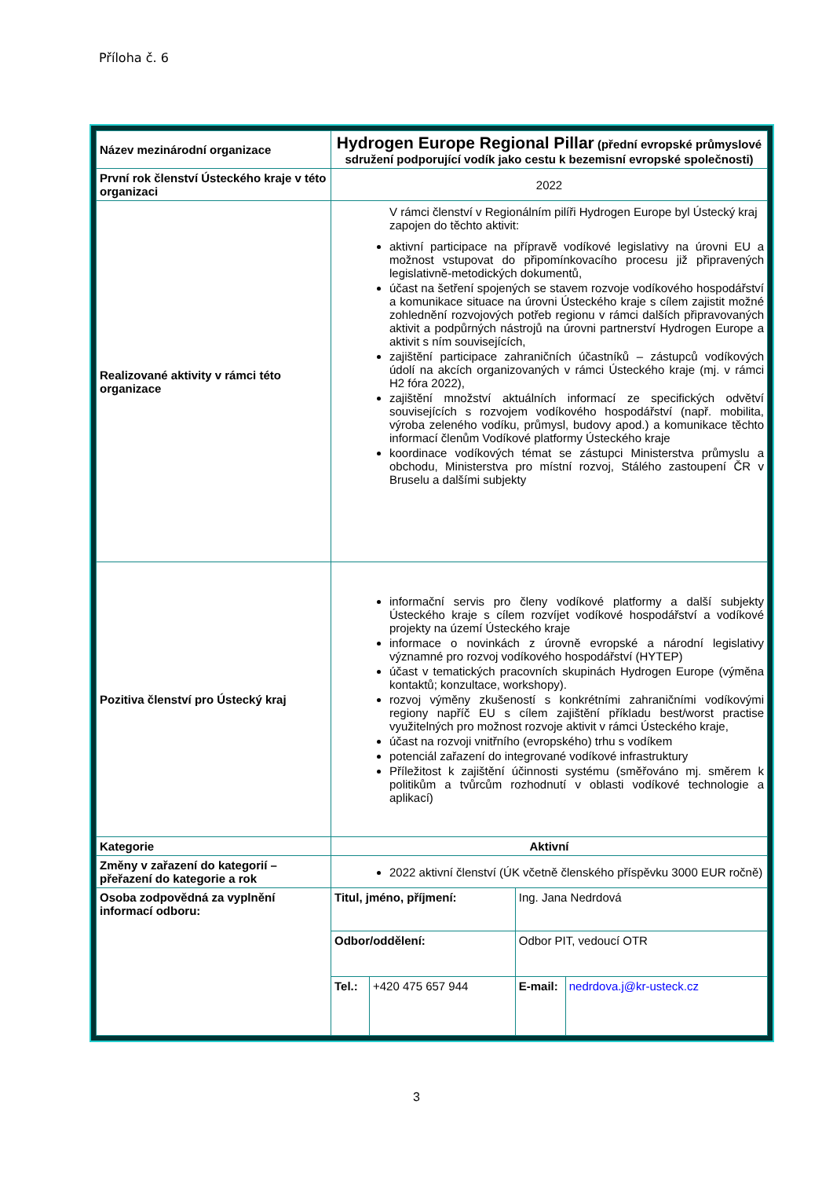Příloha č. 6
| Název mezinárodní organizace | Hydrogen Europe Regional Pillar (přední evropské průmyslové sdružení podporující vodík jako cestu k bezemisní evropské společnosti) | | | |
| První rok členství Ústeckého kraje v této organizaci | 2022 | | | |
| Realizované aktivity v rámci této organizace | V rámci členství v Regionálním pilíři Hydrogen Europe byl Ústecký kraj zapojen do těchto aktivit: aktivní participace na přípravě vodíkové legislativy na úrovni EU a možnost vstupovat do připomínkovacího procesu již připravených legislativně-metodických dokumentů, účast na šetření spojených se stavem rozvoje vodíkového hospodářství a komunikace situace na úrovni Ústeckého kraje s cílem zajistit možné zohlednění rozvojových potřeb regionu v rámci dalších připravovaných aktivit a podpůrných nástrojů na úrovni partnerství Hydrogen Europe a aktivit s ním souvisejících, zajištění participace zahraničních účastníků – zástupců vodíkových údolí na akcích organizovaných v rámci Ústeckého kraje (mj. v rámci H2 fóra 2022), zajištění množství aktuálních informací ze specifických odvětví souvisejících s rozvojem vodíkového hospodářství (např. mobilita, výroba zeleného vodíku, průmysl, budovy apod.) a komunikace těchto informací členům Vodíkové platformy Ústeckého kraje koordinace vodíkových témat se zástupci Ministerstva průmyslu a obchodu, Ministerstva pro místní rozvoj, Stálého zastoupení ČR v Bruselu a dalšími subjekty | | | |
| Pozitiva členství pro Ústecký kraj | informační servis pro členy vodíkové platformy a další subjekty Ústeckého kraje s cílem rozvíjet vodíkové hospodářství a vodíkové projekty na území Ústeckého kraje informace o novinkách z úrovně evropské a národní legislativy významné pro rozvoj vodíkového hospodářství (HYTEP) účast v tematických pracovních skupinách Hydrogen Europe (výměna kontaktů; konzultace, workshopy). rozvoj výměny zkušeností s konkrétními zahraničními vodíkovými regiony napříč EU s cílem zajištění příkladu best/worst practise využitelných pro možnost rozvoje aktivit v rámci Ústeckého kraje, účast na rozvoji vnitřního (evropského) trhu s vodíkem potenciál zařazení do integrované vodíkové infrastruktury Příležitost k zajištění účinnosti systému (směřováno mj. směrem k politikům a tvůrcům rozhodnutí v oblasti vodíkové technologie a aplikací) | | | |
| Kategorie | Aktivní | | | |
| Změny v zařazení do kategorií – přeřazení do kategorie a rok | 2022 aktivní členství (ÚK včetně členského příspěvku 3000 EUR ročně) | | | |
| Osoba zodpovědná za vyplnění informací odboru: | Titul, jméno, příjmení: | | Ing. Jana Nedrdová | |
| | Odbor/oddělení: | | Odbor PIT, vedoucí OTR | |
| | Tel.: | +420 475 657 944 | E-mail: | nedrdova.j@kr-usteck.cz |
3